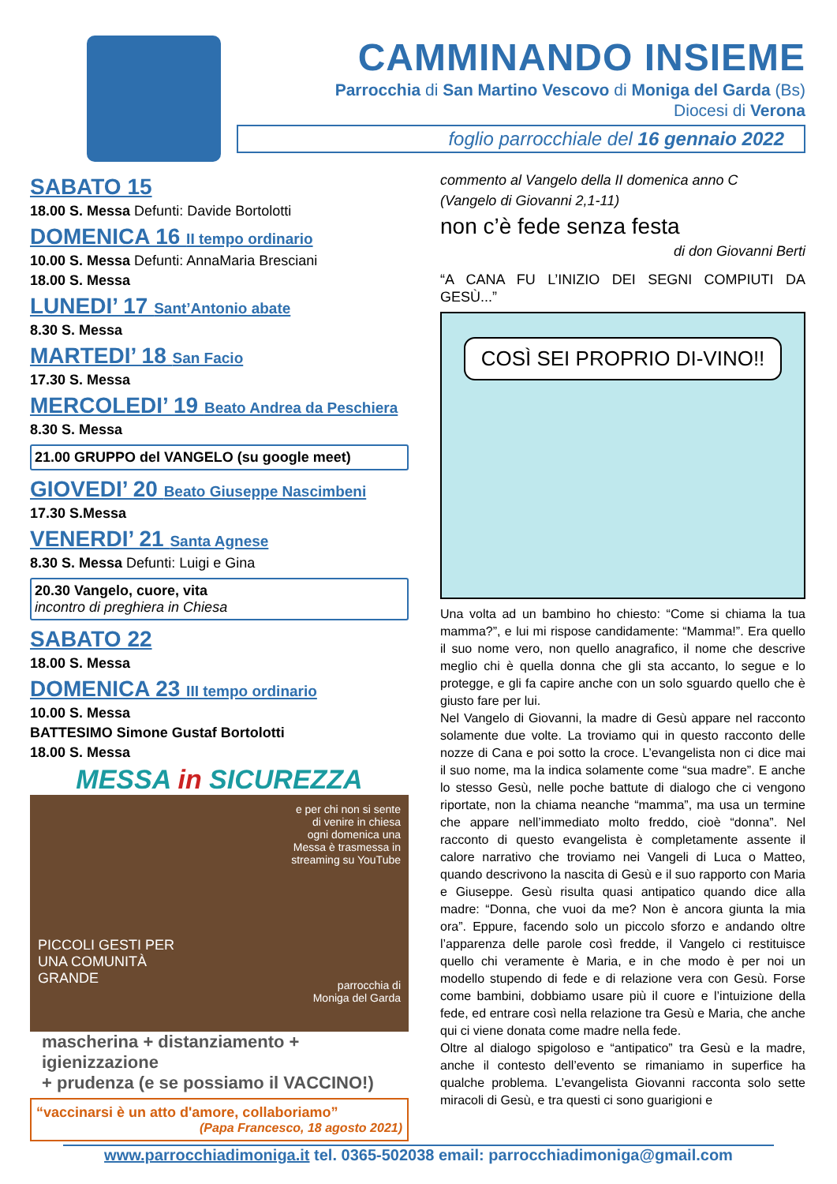CAMMINANDO INSIEME
Parrocchia di San Martino Vescovo di Moniga del Garda (Bs)
Diocesi di Verona
foglio parrocchiale del 16 gennaio 2022
SABATO 15
18.00 S. Messa Defunti: Davide Bortolotti
DOMENICA 16 II tempo ordinario
10.00 S. Messa Defunti: AnnaMaria Bresciani
18.00 S. Messa
LUNEDI’ 17 Sant’Antonio abate
8.30 S. Messa
MARTEDI’ 18 San Facio
17.30 S. Messa
MERCOLEDI’ 19 Beato Andrea da Peschiera
8.30 S. Messa
21.00 GRUPPO del VANGELO (su google meet)
GIOVEDI’ 20 Beato Giuseppe Nascimbeni
17.30 S.Messa
VENERDI’ 21 Santa Agnese
8.30 S. Messa Defunti: Luigi e Gina
20.30 Vangelo, cuore, vita
incontro di preghiera in Chiesa
SABATO 22
18.00 S. Messa
DOMENICA 23 III tempo ordinario
10.00 S. Messa
BATTESIMO Simone Gustaf Bortolotti
18.00 S. Messa
MESSA in SICUREZZA
e per chi non si sente
di venire in chiesa
ogni domenica una
Messa è trasmessa in
streaming su YouTube
PICCOLI GESTI PER
UNA COMUNITÀ
GRANDE
parrocchia di
Moniga del Garda
mascherina + distanziamento + igienizzazione
+ prudenza (e se possiamo il VACCINO!)
“vaccinarsi è un atto d'amore, collaboriamo”
(Papa Francesco, 18 agosto 2021)
commento al Vangelo della II domenica anno C
(Vangelo di Giovanni 2,1-11)
non c’è fede senza festa
di don Giovanni Berti
“A CANA FU L’INIZIO DEI SEGNI COMPIUTI DA GESÙ...”
COSÌ SEI PROPRIO DI-VINO!!
Una volta ad un bambino ho chiesto: “Come si chiama la tua mamma?”, e lui mi rispose candidamente: “Mamma!”. Era quello il suo nome vero, non quello anagrafico, il nome che descrive meglio chi è quella donna che gli sta accanto, lo segue e lo protegge, e gli fa capire anche con un solo sguardo quello che è giusto fare per lui.
Nel Vangelo di Giovanni, la madre di Gesù appare nel racconto solamente due volte. La troviamo qui in questo racconto delle nozze di Cana e poi sotto la croce. L’evangelista non ci dice mai il suo nome, ma la indica solamente come “sua madre”. E anche lo stesso Gesù, nelle poche battute di dialogo che ci vengono riportate, non la chiama neanche “mamma”, ma usa un termine che appare nell’immediato molto freddo, cioè “donna”. Nel racconto di questo evangelista è completamente assente il calore narrativo che troviamo nei Vangeli di Luca o Matteo, quando descrivono la nascita di Gesù e il suo rapporto con Maria e Giuseppe. Gesù risulta quasi antipatico quando dice alla madre: “Donna, che vuoi da me? Non è ancora giunta la mia ora”. Eppure, facendo solo un piccolo sforzo e andando oltre l’apparenza delle parole così fredde, il Vangelo ci restituisce quello chi veramente è Maria, e in che modo è per noi un modello stupendo di fede e di relazione vera con Gesù. Forse come bambini, dobbiamo usare più il cuore e l’intuizione della fede, ed entrare così nella relazione tra Gesù e Maria, che anche qui ci viene donata come madre nella fede.
Oltre al dialogo spigoloso e “antipatico” tra Gesù e la madre, anche il contesto dell’evento se rimaniamo in superfice ha qualche problema. L’evangelista Giovanni racconta solo sette miracoli di Gesù, e tra questi ci sono guarigioni e
www.parrocchiadimoniga.it tel. 0365-502038 email: parrocchiadimoniga@gmail.com